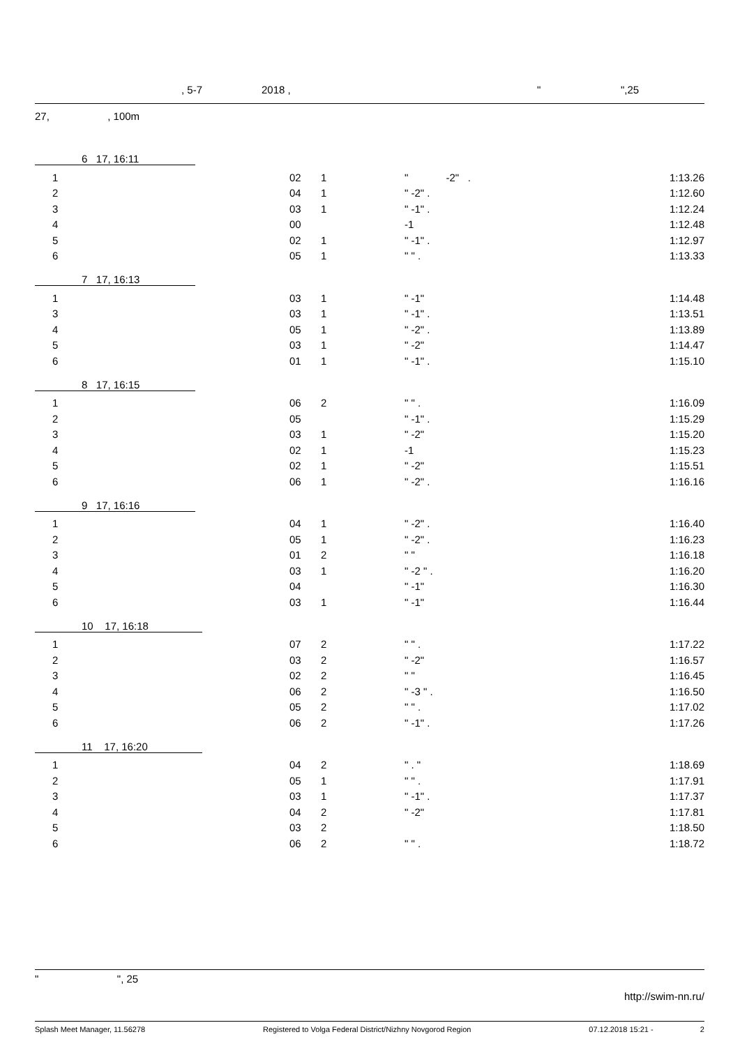, 5-7 2018 , " ",25
27, , 100m
6 17, 16:11
| | 1 | 02 | 1 | " -2" . | 1:13.26 |
| | 2 | 04 | 1 | " -2" . | 1:12.60 |
| | 3 | 03 | 1 | " -1" . | 1:12.24 |
| | 4 | 00 | | -1 | 1:12.48 |
| | 5 | 02 | 1 | " -1" . | 1:12.97 |
| | 6 | 05 | 1 | " " . | 1:13.33 |
7 17, 16:13
| | 1 | 03 | 1 | " -1" | 1:14.48 |
| | 3 | 03 | 1 | " -1" . | 1:13.51 |
| | 4 | 05 | 1 | " -2" . | 1:13.89 |
| | 5 | 03 | 1 | " -2" | 1:14.47 |
| | 6 | 01 | 1 | " -1" . | 1:15.10 |
8 17, 16:15
| | 1 | 06 | 2 | " " . | 1:16.09 |
| | 2 | 05 | | " -1" . | 1:15.29 |
| | 3 | 03 | 1 | " -2" | 1:15.20 |
| | 4 | 02 | 1 | -1 | 1:15.23 |
| | 5 | 02 | 1 | " -2" | 1:15.51 |
| | 6 | 06 | 1 | " -2" . | 1:16.16 |
9 17, 16:16
| | 1 | 04 | 1 | " -2" . | 1:16.40 |
| | 2 | 05 | 1 | " -2" . | 1:16.23 |
| | 3 | 01 | 2 | " " | 1:16.18 |
| | 4 | 03 | 1 | " -2 " . | 1:16.20 |
| | 5 | 04 | | " -1" | 1:16.30 |
| | 6 | 03 | 1 | " -1" | 1:16.44 |
10 17, 16:18
| | 1 | 07 | 2 | " " . | 1:17.22 |
| | 2 | 03 | 2 | " -2" | 1:16.57 |
| | 3 | 02 | 2 | " " | 1:16.45 |
| | 4 | 06 | 2 | " -3 " . | 1:16.50 |
| | 5 | 05 | 2 | " " . | 1:17.02 |
| | 6 | 06 | 2 | " -1" . | 1:17.26 |
11 17, 16:20
| | 1 | 04 | 2 | " . " | 1:18.69 |
| | 2 | 05 | 1 | " " . | 1:17.91 |
| | 3 | 03 | 1 | " -1" . | 1:17.37 |
| | 4 | 04 | 2 | " -2" | 1:17.81 |
| | 5 | 03 | 2 | | 1:18.50 |
| | 6 | 06 | 2 | " " . | 1:18.72 |
" ", 25
http://swim-nn.ru/
Splash Meet Manager, 11.56278 Registered to Volga Federal District/Nizhny Novgorod Region 07.12.2018 15:21 - 2